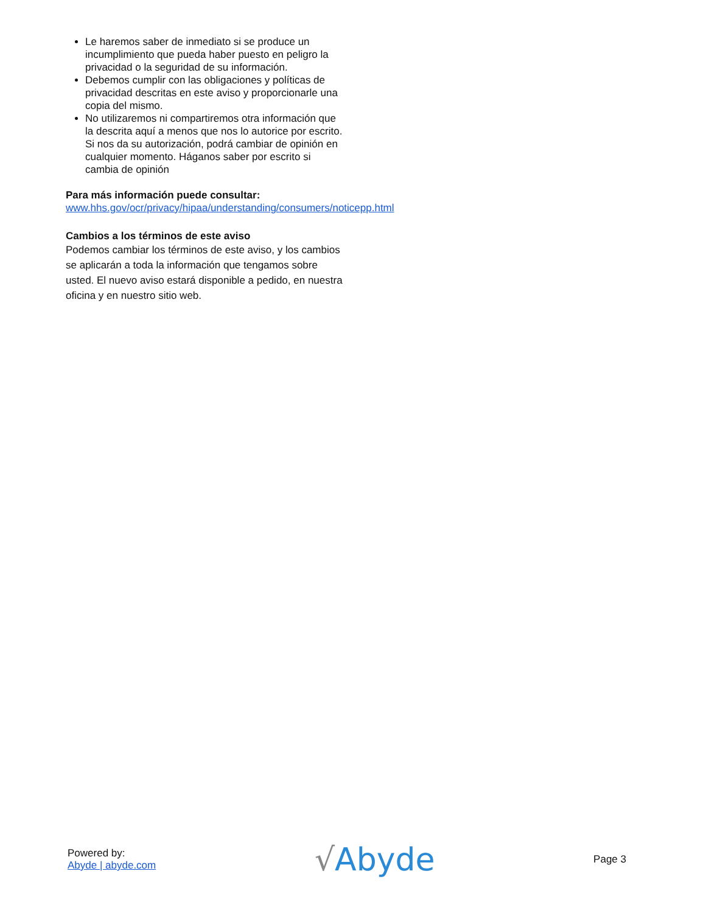Le haremos saber de inmediato si se produce un incumplimiento que pueda haber puesto en peligro la privacidad o la seguridad de su información.
Debemos cumplir con las obligaciones y políticas de privacidad descritas en este aviso y proporcionarle una copia del mismo.
No utilizaremos ni compartiremos otra información que la descrita aquí a menos que nos lo autorice por escrito. Si nos da su autorización, podrá cambiar de opinión en cualquier momento. Háganos saber por escrito si cambia de opinión
Para más información puede consultar:
www.hhs.gov/ocr/privacy/hipaa/understanding/consumers/noticepp.html
Cambios a los términos de este aviso
Podemos cambiar los términos de este aviso, y los cambios se aplicarán a toda la información que tengamos sobre usted. El nuevo aviso estará disponible a pedido, en nuestra oficina y en nuestro sitio web.
Powered by:
Abyde | abyde.com
√Abyde
Page 3